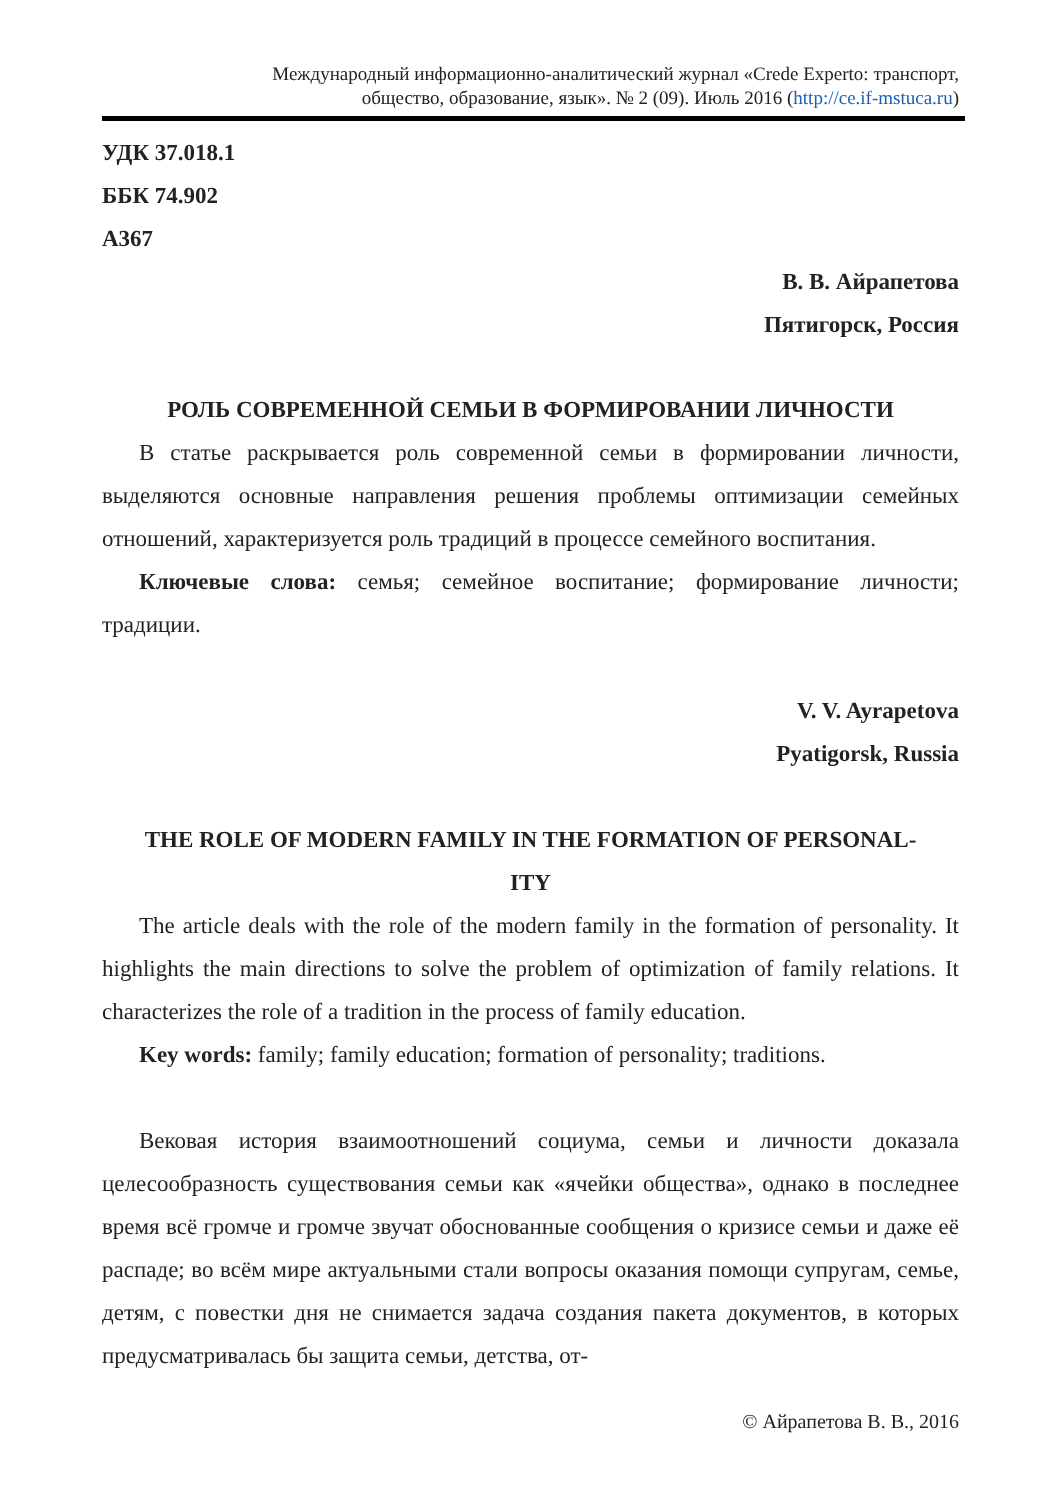Международный информационно-аналитический журнал «Crede Experto: транспорт,
общество, образование, язык». № 2 (09). Июль 2016 (http://ce.if-mstuca.ru)
УДК 37.018.1
ББК 74.902
А367
В. В. Айрапетова
Пятигорск, Россия
РОЛЬ СОВРЕМЕННОЙ СЕМЬИ В ФОРМИРОВАНИИ ЛИЧНОСТИ
В статье раскрывается роль современной семьи в формировании личности, выделяются основные направления решения проблемы оптимизации семейных отношений, характеризуется роль традиций в процессе семейного воспитания.
Ключевые слова: семья; семейное воспитание; формирование личности; традиции.
V. V. Ayrapetova
Pyatigorsk, Russia
THE ROLE OF MODERN FAMILY IN THE FORMATION OF PERSONAL-
ITY
The article deals with the role of the modern family in the formation of personality. It highlights the main directions to solve the problem of optimization of family relations. It characterizes the role of a tradition in the process of family education.
Key words: family; family education; formation of personality; traditions.
Вековая история взаимоотношений социума, семьи и личности доказала целесообразность существования семьи как «ячейки общества», однако в последнее время всё громче и громче звучат обоснованные сообщения о кризисе семьи и даже её распаде; во всём мире актуальными стали вопросы оказания помощи супругам, семье, детям, с повестки дня не снимается задача создания пакета документов, в которых предусматривалась бы защита семьи, детства, от-
© Айрапетова В. В., 2016